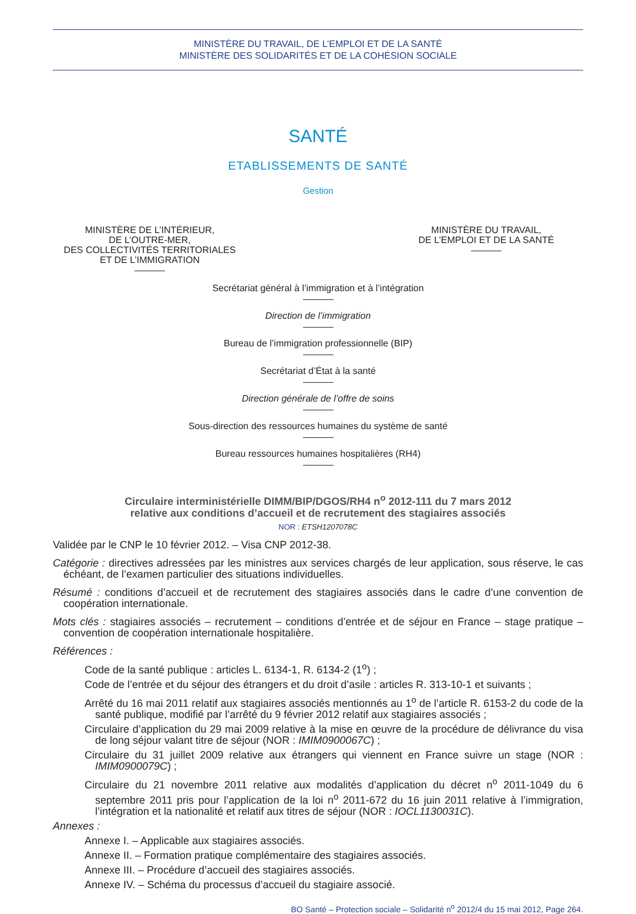MINISTÈRE DU TRAVAIL, DE L’EMPLOI ET DE LA SANTÉ
MINISTÈRE DES SOLIDARITÉS ET DE LA COHÉSION SOCIALE
SANTÉ
ETABLISSEMENTS DE SANTÉ
Gestion
MINISTÈRE DE L’INTÉRIEUR,
DE L’OUTRE-MER,
DES COLLECTIVITÉS TERRITORIALES
ET DE L’IMMIGRATION
MINISTÈRE DU TRAVAIL,
DE L’EMPLOI ET DE LA SANTÉ
Secrétariat général à l’immigration et à l’intégration
Direction de l’immigration
Bureau de l’immigration professionnelle (BIP)
Secrétariat d’État à la santé
Direction générale de l’offre de soins
Sous-direction des ressources humaines du système de santé
Bureau ressources humaines hospitalières (RH4)
Circulaire interministérielle DIMM/BIP/DGOS/RH4 n<sup>o</sup> 2012-111 du 7 mars 2012
relative aux conditions d’accueil et de recrutement des stagiaires associés
NOR : ETSH1207078C
Validée par le CNP le 10 février 2012. – Visa CNP 2012-38.
Catégorie : directives adressées par les ministres aux services chargés de leur application, sous réserve, le cas échéant, de l’examen particulier des situations individuelles.
Résumé : conditions d’accueil et de recrutement des stagiaires associés dans le cadre d’une convention de coopération internationale.
Mots clés : stagiaires associés – recrutement – conditions d’entrée et de séjour en France – stage pratique – convention de coopération internationale hospitalière.
Références :
Code de la santé publique : articles L. 6134-1, R. 6134-2 (1<sup>o</sup>) ;
Code de l’entrée et du séjour des étrangers et du droit d’asile : articles R. 313-10-1 et suivants ;
Arrêté du 16 mai 2011 relatif aux stagiaires associés mentionnés au 1<sup>o</sup> de l’article R. 6153-2 du code de la santé publique, modifié par l’arrêté du 9 février 2012 relatif aux stagiaires associés ;
Circulaire d’application du 29 mai 2009 relative à la mise en œuvre de la procédure de délivrance du visa de long séjour valant titre de séjour (NOR : IMIM0900067C) ;
Circulaire du 31 juillet 2009 relative aux étrangers qui viennent en France suivre un stage (NOR : IMIM0900079C) ;
Circulaire du 21 novembre 2011 relative aux modalités d’application du décret n<sup>o</sup> 2011-1049 du 6 septembre 2011 pris pour l’application de la loi n<sup>o</sup> 2011-672 du 16 juin 2011 relative à l’immigration, l’intégration et la nationalité et relatif aux titres de séjour (NOR : IOCL1130031C).
Annexes :
Annexe I. – Applicable aux stagiaires associés.
Annexe II. – Formation pratique complémentaire des stagiaires associés.
Annexe III. – Procédure d’accueil des stagiaires associés.
Annexe IV. – Schéma du processus d’accueil du stagiaire associé.
BO Santé – Protection sociale – Solidarité n<sup>o</sup> 2012/4 du 15 mai 2012, Page 264.